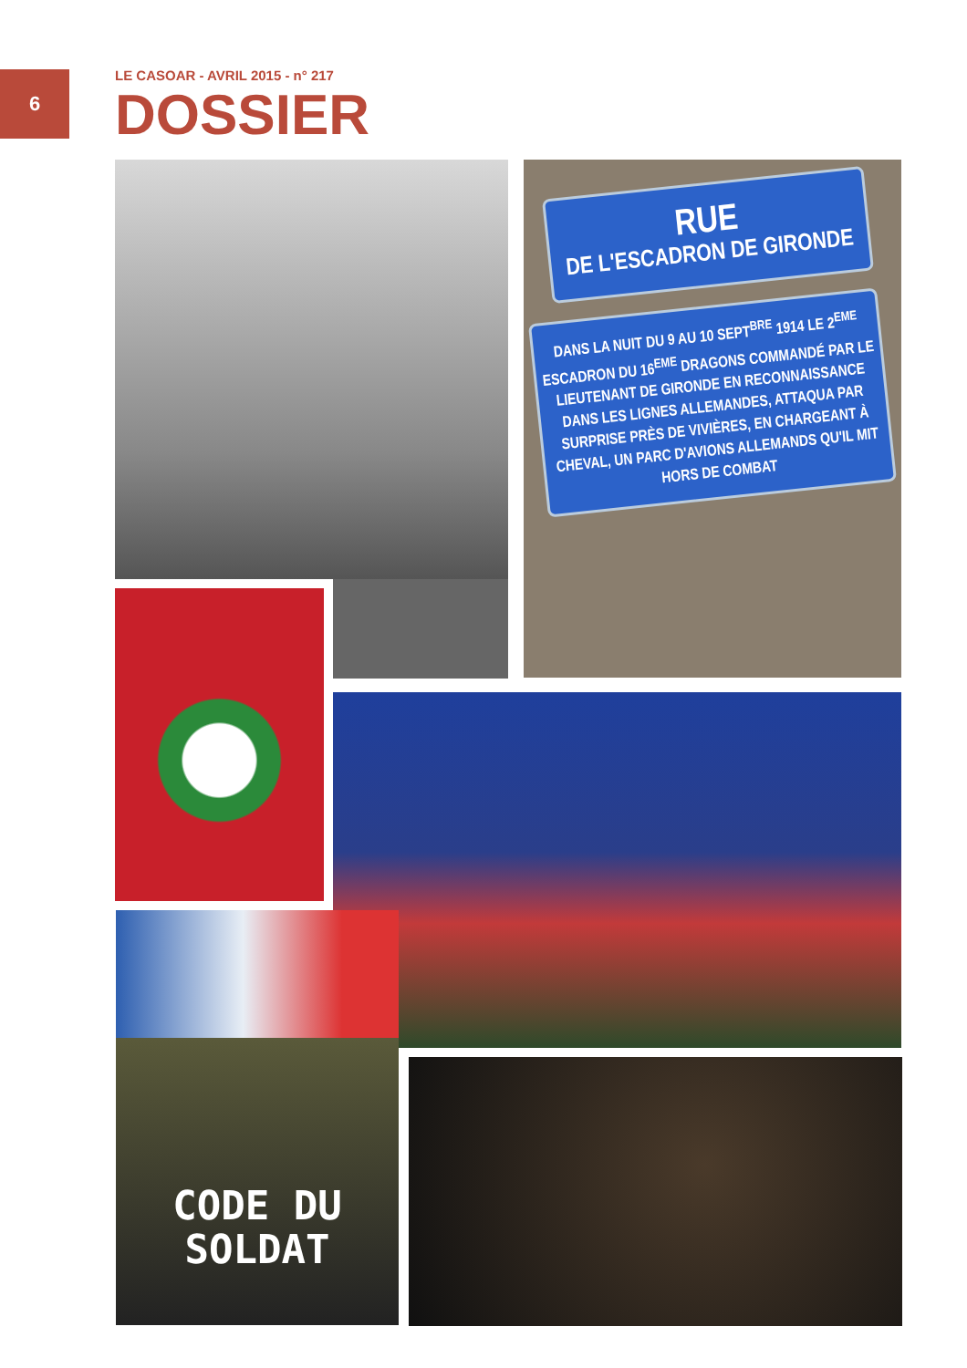6
LE CASOAR - AVRIL 2015 - n° 217
DOSSIER
RUE
DE L'ESCADRON DE GIRONDE
DANS LA NUIT DU 9 AU 10 SEPT<sup>BRE</sup> 1914 LE 2<sup>EME</sup> ESCADRON DU 16<sup>EME</sup> DRAGONS COMMANDÉ PAR LE LIEUTENANT DE GIRONDE EN RECONNAISSANCE DANS LES LIGNES ALLEMANDES, ATTAQUA PAR SURPRISE PRÈS DE VIVIÈRES, EN CHARGEANT À CHEVAL, UN PARC D'AVIONS ALLEMANDS QU'IL MIT HORS DE COMBAT
CODE DU
SOLDAT